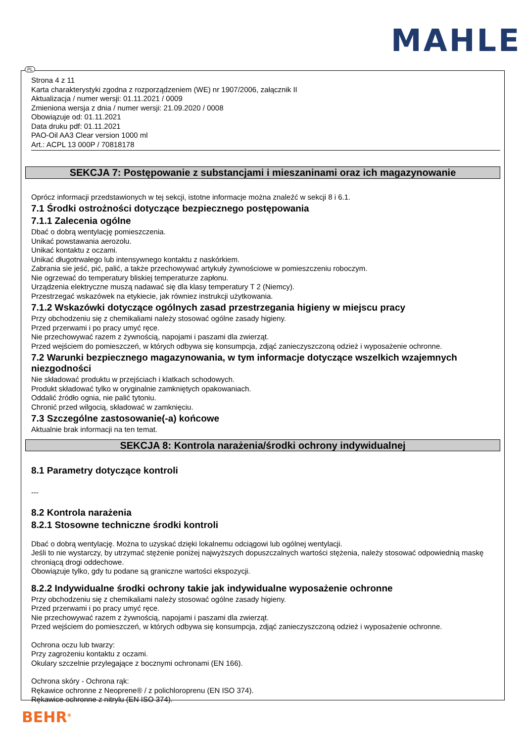MAHLE
Strona 4 z 11
Karta charakterystyki zgodna z rozporządzeniem (WE) nr 1907/2006, załącznik II
Aktualizacja / numer wersji: 01.11.2021 / 0009
Zmieniona wersja z dnia / numer wersji: 21.09.2020 / 0008
Obowiązuje od: 01.11.2021
Data druku pdf: 01.11.2021
PAO-Oil AA3 Clear version 1000 ml
Art.: ACPL 13 000P / 70818178
SEKCJA 7: Postępowanie z substancjami i mieszaninami oraz ich magazynowanie
Oprócz informacji przedstawionych w tej sekcji, istotne informacje można znaleźć w sekcji 8 i 6.1.
7.1 Środki ostrożności dotyczące bezpiecznego postępowania
7.1.1 Zalecenia ogólne
Dbać o dobrą wentylację pomieszczenia.
Unikać powstawania aerozolu.
Unikać kontaktu z oczami.
Unikać długotrwałego lub intensywnego kontaktu z naskórkiem.
Zabrania sie jeść, pić, palić, a także przechowywać artykuły żywnościowe w pomieszczeniu roboczym.
Nie ogrzewać do temperatury bliskiej temperaturze zapłonu.
Urządzenia elektryczne muszą nadawać się dla klasy temperatury T 2 (Niemcy).
Przestrzegać wskazówek na etykiecie, jak równiez instrukcji użytkowania.
7.1.2 Wskazówki dotyczące ogólnych zasad przestrzegania higieny w miejscu pracy
Przy obchodzeniu się z chemikaliami należy stosować ogólne zasady higieny.
Przed przerwami i po pracy umyć ręce.
Nie przechowywać razem z żywnością, napojami i paszami dla zwierząt.
Przed wejściem do pomieszczeń, w których odbywa się konsumpcja, zdjąć zanieczyszczoną odzież i wyposażenie ochronne.
7.2 Warunki bezpiecznego magazynowania, w tym informacje dotyczące wszelkich wzajemnych niezgodności
Nie składować produktu w przejściach i klatkach schodowych.
Produkt składować tylko w oryginalnie zamkniętych opakowaniach.
Oddalić źródło ognia, nie palić tytoniu.
Chronić przed wilgocią, składować w zamknięciu.
7.3 Szczególne zastosowanie(-a) końcowe
Aktualnie brak informacji na ten temat.
SEKCJA 8: Kontrola narażenia/środki ochrony indywidualnej
8.1 Parametry dotyczące kontroli
---
8.2 Kontrola narażenia
8.2.1 Stosowne techniczne środki kontroli
Dbać o dobrą wentylację. Można to uzyskać dzięki lokalnemu odciągowi lub ogólnej wentylacji.
Jeśli to nie wystarczy, by utrzymać stężenie poniżej najwyższych dopuszczalnych wartości stężenia, należy stosować odpowiednią maskę chroniącą drogi oddechowe.
Obowiązuje tylko, gdy tu podane są graniczne wartości ekspozycji.
8.2.2 Indywidualne środki ochrony takie jak indywidualne wyposażenie ochronne
Przy obchodzeniu się z chemikaliami należy stosować ogólne zasady higieny.
Przed przerwami i po pracy umyć ręce.
Nie przechowywać razem z żywnością, napojami i paszami dla zwierząt.
Przed wejściem do pomieszczeń, w których odbywa się konsumpcja, zdjąć zanieczyszczoną odzież i wyposażenie ochronne.
Ochrona oczu lub twarzy:
Przy zagrożeniu kontaktu z oczami.
Okulary szczelnie przylegające z bocznymi ochronami (EN 166).
Ochrona skóry - Ochrona rąk:
Rękawice ochronne z Neoprene® / z polichloroprenu (EN ISO 374).
Rękawice ochronne z nitrylu (EN ISO 374).
PL
BEHR<sup>®</sup>